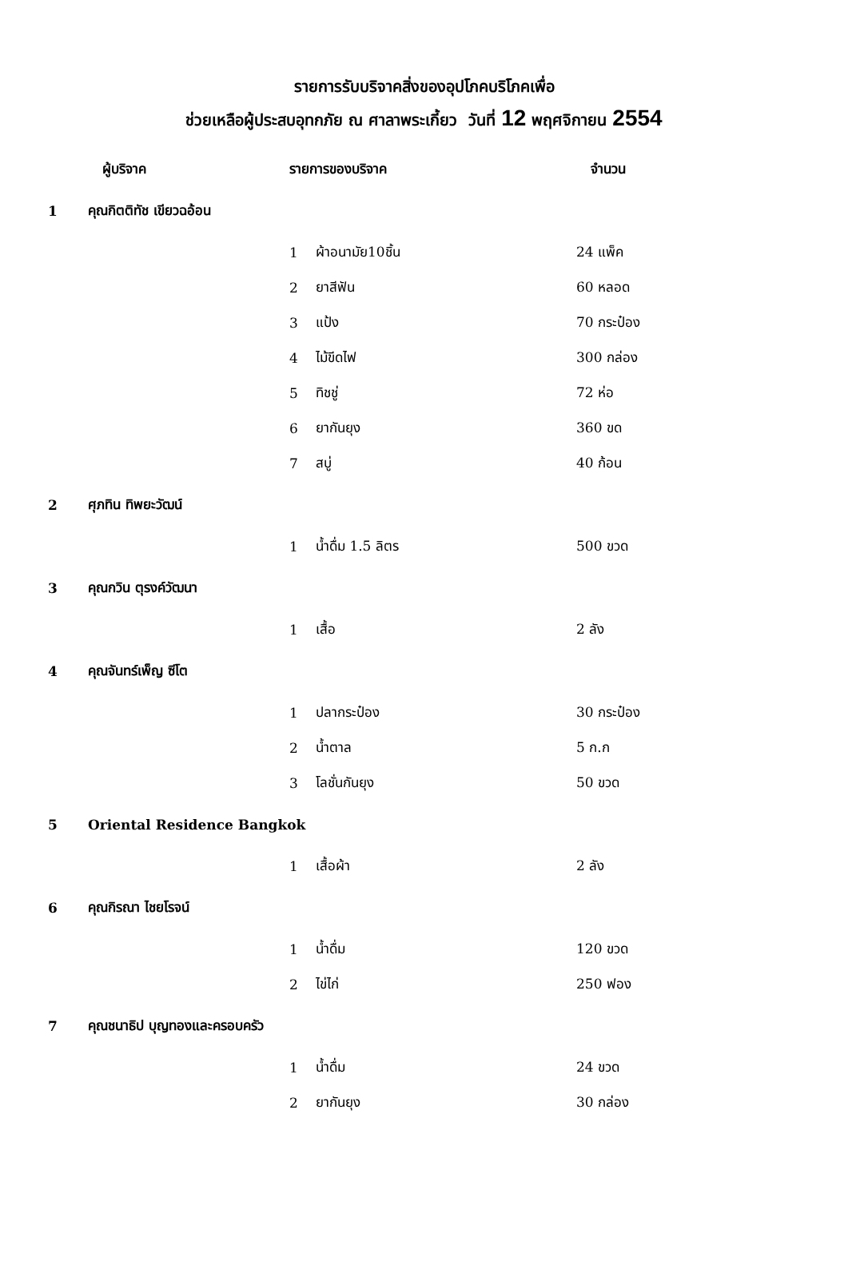รายการรับบริจาคสิ่งของอุปโภคบริโภคเพื่อ
ช่วยเหลือผู้ประสบอุทกภัย ณ ศาลาพระเกี้ยว วันที่ 12 พฤศจิกายน 2554
| | ผู้บริจาค | รายการของบริจาค | | จำนวน |
| --- | --- | --- | --- | --- |
| 1 | คุณกิตติทัช เขียวฉอ้อน | | | |
| | | 1 | ผ้าอนามัย10ชิ้น | 24 แพ็ค |
| | | 2 | ยาสีฟัน | 60 หลอด |
| | | 3 | แป้ง | 70 กระป๋อง |
| | | 4 | ไม้ขีดไฟ | 300 กล่อง |
| | | 5 | ทิชชู่ | 72 ห่อ |
| | | 6 | ยากันยุง | 360 ขด |
| | | 7 | สบู่ | 40 ก้อน |
| 2 | ศุภทิน ทิพยะวัฒน์ | | | |
| | | 1 | น้ำดื่ม 1.5 ลิตร | 500 ขวด |
| 3 | คุณกวิน ตุรงค์วัฒนา | | | |
| | | 1 | เสื้อ | 2 ลัง |
| 4 | คุณจันทร์เพ็ญ ซีโต | | | |
| | | 1 | ปลากระป๋อง | 30 กระป๋อง |
| | | 2 | น้ำตาล | 5 ก.ก |
| | | 3 | โลชั่นกันยุง | 50 ขวด |
| 5 | Oriental Residence Bangkok | | | |
| | | 1 | เสื้อผ้า | 2 ลัง |
| 6 | คุณกิรณา ไชยโรจน์ | | | |
| | | 1 | น้ำดื่ม | 120 ขวด |
| | | 2 | ไข่ไก่ | 250 ฟอง |
| 7 | คุณชนาธิป บุญทองและครอบครัว | | | |
| | | 1 | น้ำดื่ม | 24 ขวด |
| | | 2 | ยากันยุง | 30 กล่อง |